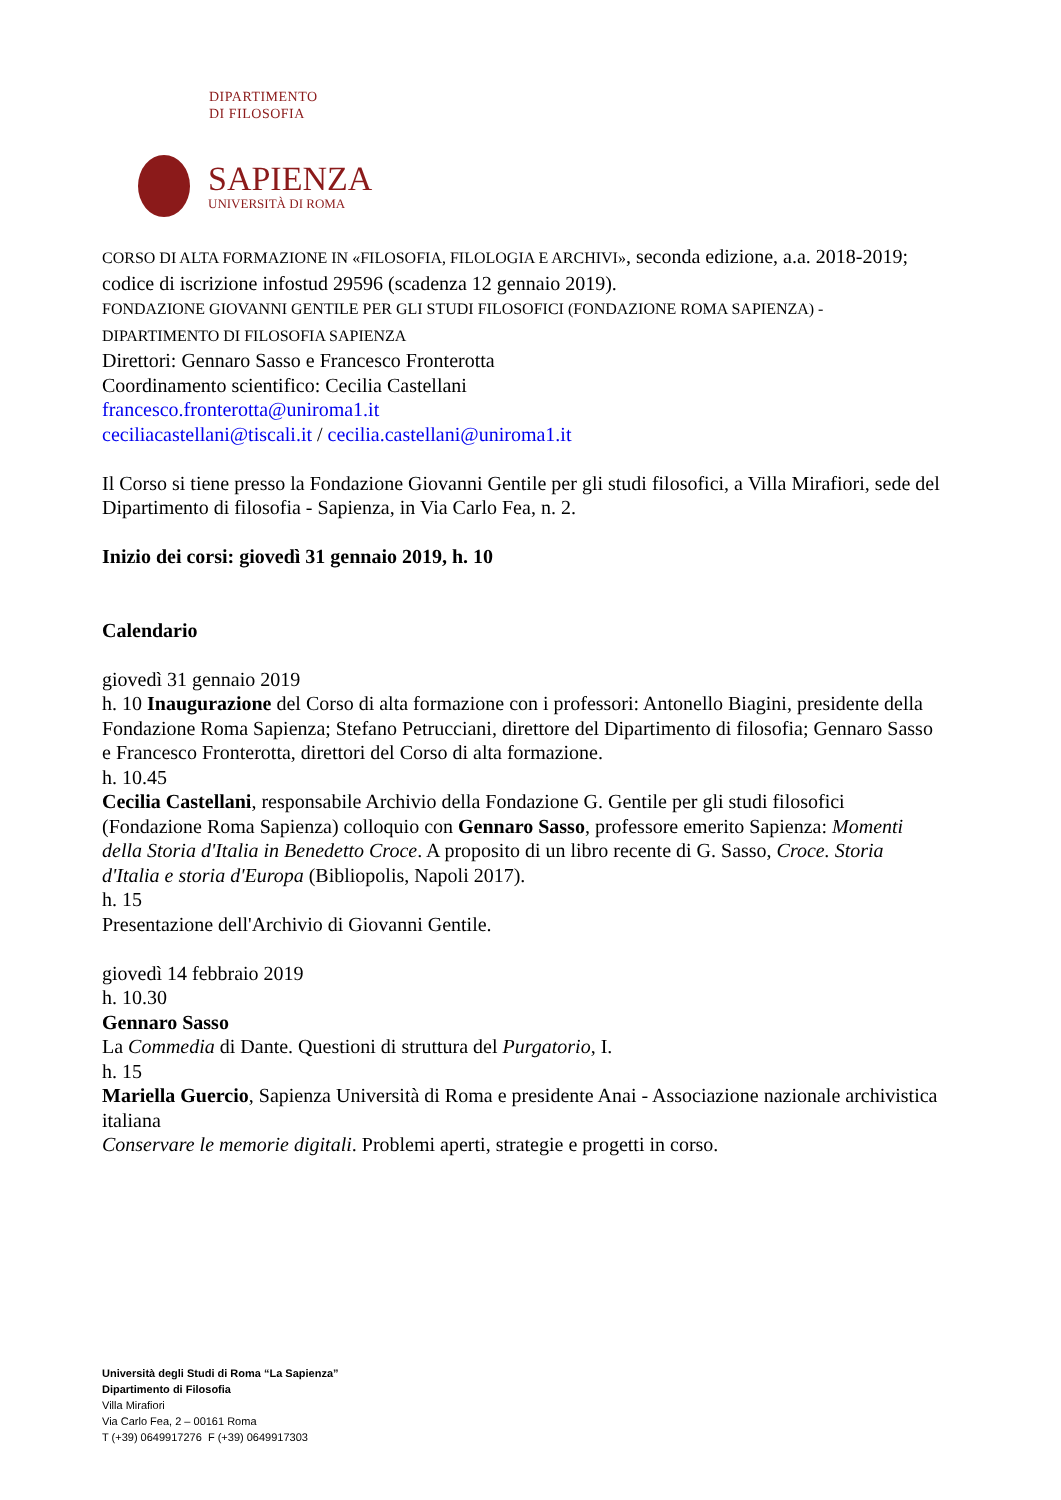DIPARTIMENTO
DI FILOSOFIA
SAPIENZA
UNIVERSITÀ DI ROMA
CORSO DI ALTA FORMAZIONE IN «FILOSOFIA, FILOLOGIA E ARCHIVI», seconda edizione, a.a. 2018-2019; codice di iscrizione infostud 29596 (scadenza 12 gennaio 2019).
FONDAZIONE GIOVANNI GENTILE PER GLI STUDI FILOSOFICI (FONDAZIONE ROMA SAPIENZA) - DIPARTIMENTO DI FILOSOFIA SAPIENZA
Direttori: Gennaro Sasso e Francesco Fronterotta
Coordinamento scientifico: Cecilia Castellani
francesco.fronterotta@uniroma1.it
ceciliacastellani@tiscali.it / cecilia.castellani@uniroma1.it
Il Corso si tiene presso la Fondazione Giovanni Gentile per gli studi filosofici, a Villa Mirafiori, sede del Dipartimento di filosofia - Sapienza, in Via Carlo Fea, n. 2.
Inizio dei corsi: giovedì 31 gennaio 2019, h. 10
Calendario
giovedì 31 gennaio 2019
h. 10 Inaugurazione del Corso di alta formazione con i professori: Antonello Biagini, presidente della Fondazione Roma Sapienza; Stefano Petrucciani, direttore del Dipartimento di filosofia; Gennaro Sasso e Francesco Fronterotta, direttori del Corso di alta formazione.
h. 10.45
Cecilia Castellani, responsabile Archivio della Fondazione G. Gentile per gli studi filosofici (Fondazione Roma Sapienza) colloquio con Gennaro Sasso, professore emerito Sapienza: Momenti della Storia d'Italia in Benedetto Croce. A proposito di un libro recente di G. Sasso, Croce. Storia d'Italia e storia d'Europa (Bibliopolis, Napoli 2017).
h. 15
Presentazione dell'Archivio di Giovanni Gentile.
giovedì 14 febbraio 2019
h. 10.30
Gennaro Sasso
La Commedia di Dante. Questioni di struttura del Purgatorio, I.
h. 15
Mariella Guercio, Sapienza Università di Roma e presidente Anai - Associazione nazionale archivistica italiana
Conservare le memorie digitali. Problemi aperti, strategie e progetti in corso.
Università degli Studi di Roma “La Sapienza”
Dipartimento di Filosofia
Villa Mirafiori
Via Carlo Fea, 2 – 00161 Roma
T (+39) 0649917276 F (+39) 0649917303